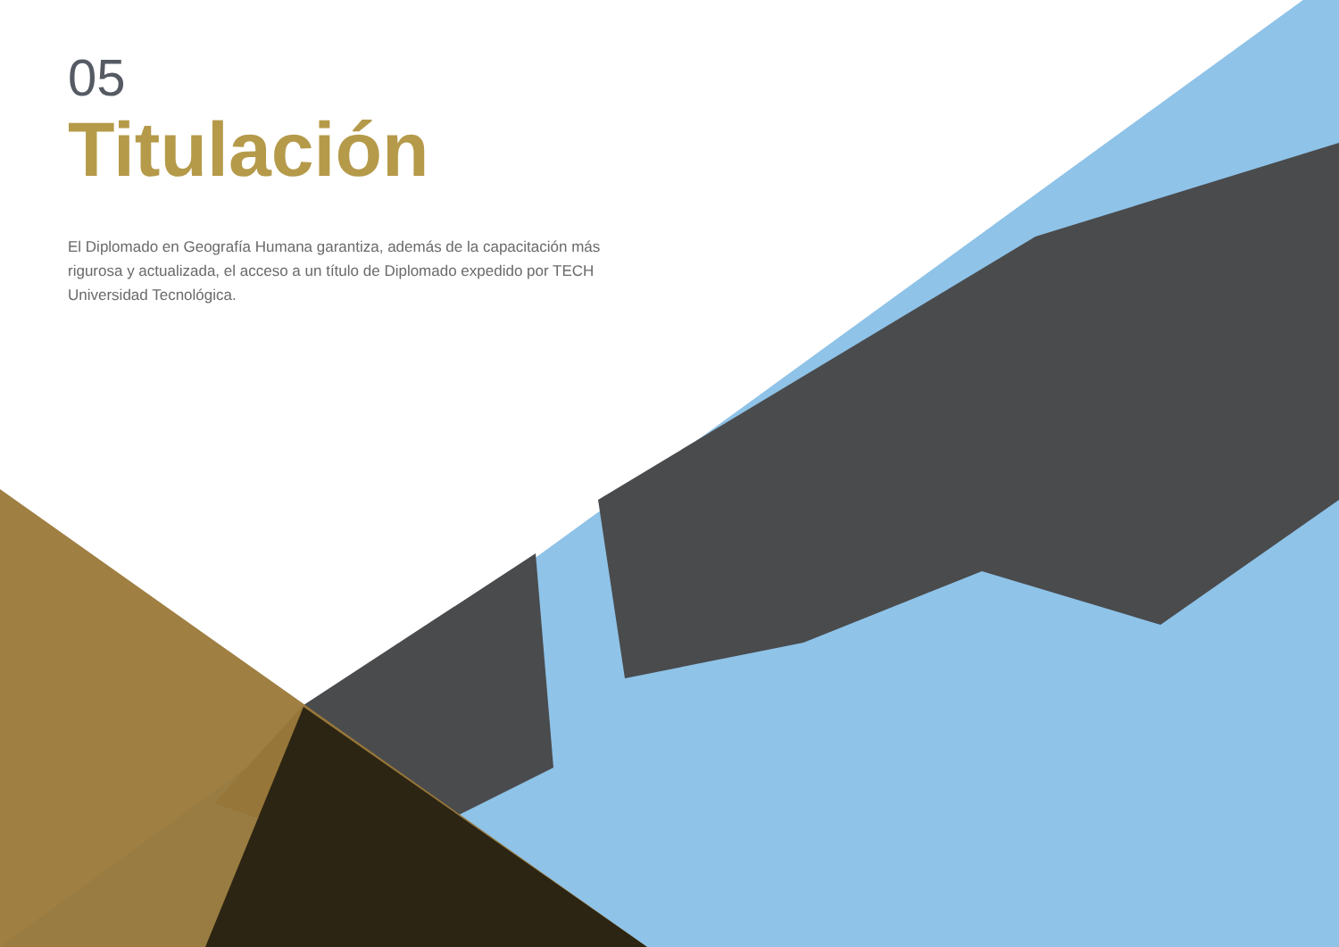05
Titulación
El Diplomado en Geografía Humana garantiza, además de la capacitación más rigurosa y actualizada, el acceso a un título de Diplomado expedido por TECH Universidad Tecnológica.